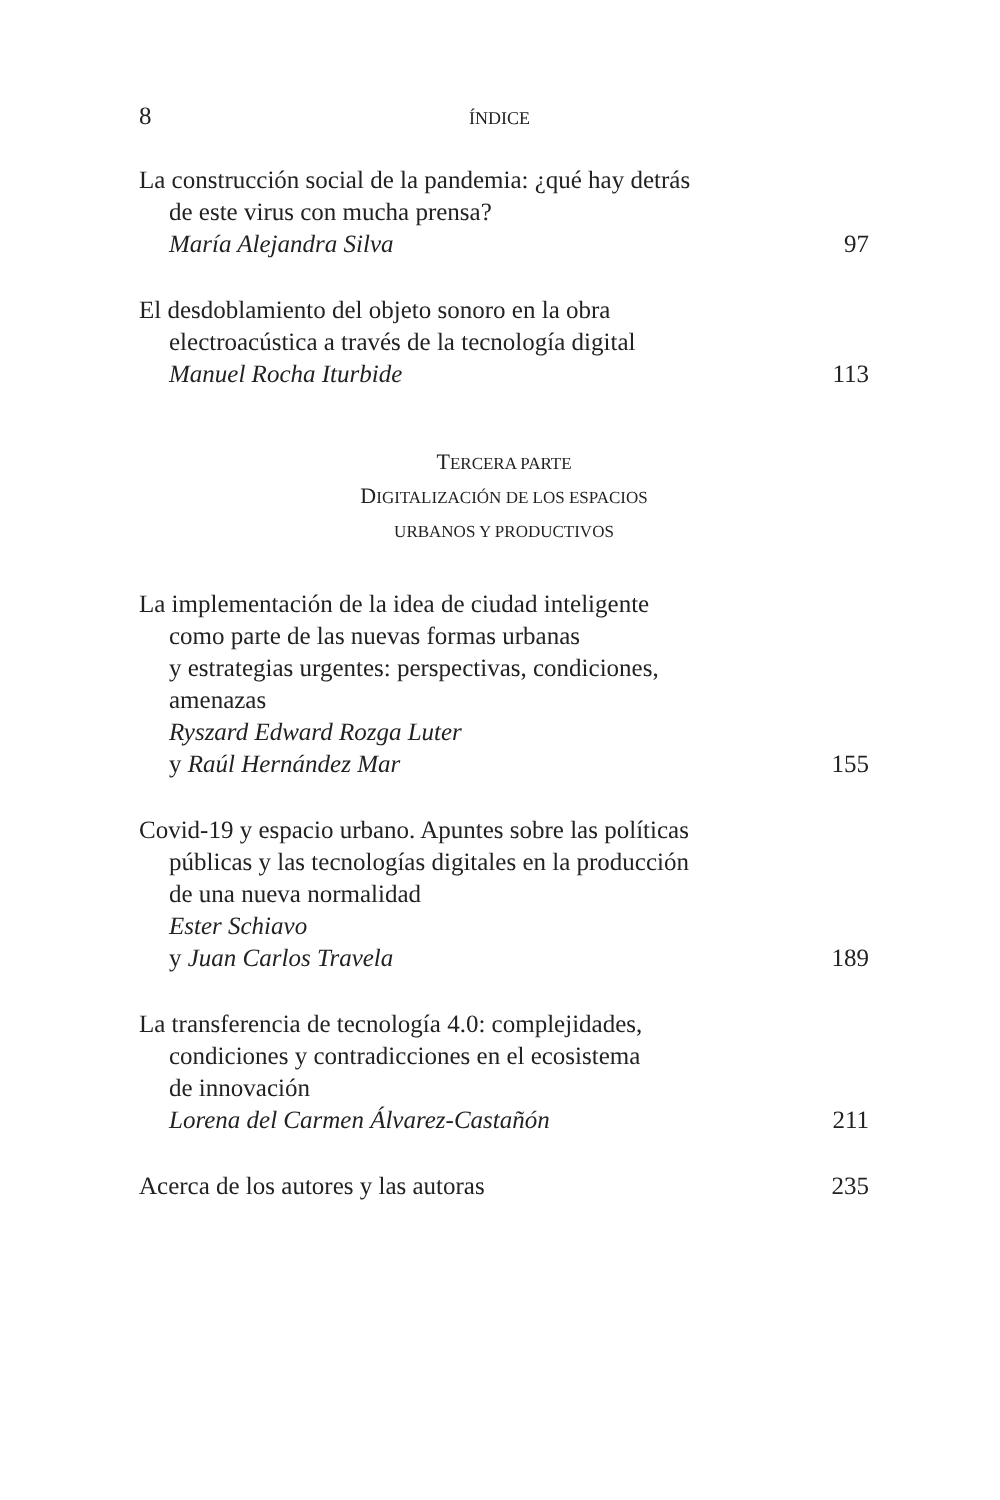8 ÍNDICE
La construcción social de la pandemia: ¿qué hay detrás
de este virus con mucha prensa?
María Alejandra Silva 97
El desdoblamiento del objeto sonoro en la obra
electroacústica a través de la tecnología digital
Manuel Rocha Iturbide 113
TERCERA PARTE
DIGITALIZACIÓN DE LOS ESPACIOS
URBANOS Y PRODUCTIVOS
La implementación de la idea de ciudad inteligente
como parte de las nuevas formas urbanas
y estrategias urgentes: perspectivas, condiciones,
amenazas
Ryszard Edward Rozga Luter
y Raúl Hernández Mar 155
Covid-19 y espacio urbano. Apuntes sobre las políticas
públicas y las tecnologías digitales en la producción
de una nueva normalidad
Ester Schiavo
y Juan Carlos Travela 189
La transferencia de tecnología 4.0: complejidades,
condiciones y contradicciones en el ecosistema
de innovación
Lorena del Carmen Álvarez-Castañón 211
Acerca de los autores y las autoras 235